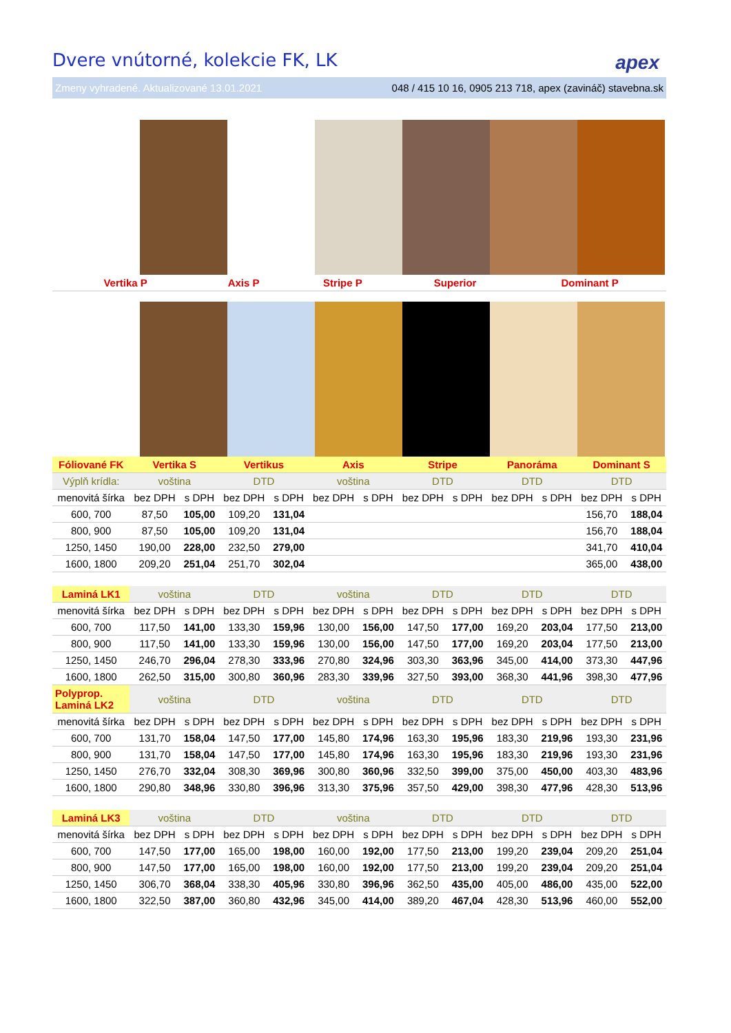Dvere vnútorné, kolekcie FK, LK
apex
Zmeny vyhradené. Aktualizované 13.01.2021 048 / 415 10 16, 0905 213 718, apex (zavináč) stavebna.sk
| | Vertika P | | Axis P | Stripe P | Superior | Dominant P |
| Fóliované FK | Vertika S | | Vertikus | | Axis | | Stripe | | Panoráma | | Dominant S | |
| Výplň krídla: | voština | | DTD | | voština | | DTD | | DTD | | DTD | |
| menovitá šírka | bez DPH | s DPH | bez DPH | s DPH | bez DPH | s DPH | bez DPH | s DPH | bez DPH | s DPH | bez DPH | s DPH |
| 600, 700 | 87,50 | 105,00 | 109,20 | 131,04 | | | | | | | 156,70 | 188,04 |
| 800, 900 | 87,50 | 105,00 | 109,20 | 131,04 | | | | | | | 156,70 | 188,04 |
| 1250, 1450 | 190,00 | 228,00 | 232,50 | 279,00 | | | | | | | 341,70 | 410,04 |
| 1600, 1800 | 209,20 | 251,04 | 251,70 | 302,04 | | | | | | | 365,00 | 438,00 |
| Laminá LK1 | voština | | DTD | | voština | | DTD | | DTD | | DTD | |
| menovitá šírka | bez DPH | s DPH | bez DPH | s DPH | bez DPH | s DPH | bez DPH | s DPH | bez DPH | s DPH | bez DPH | s DPH |
| 600, 700 | 117,50 | 141,00 | 133,30 | 159,96 | 130,00 | 156,00 | 147,50 | 177,00 | 169,20 | 203,04 | 177,50 | 213,00 |
| 800, 900 | 117,50 | 141,00 | 133,30 | 159,96 | 130,00 | 156,00 | 147,50 | 177,00 | 169,20 | 203,04 | 177,50 | 213,00 |
| 1250, 1450 | 246,70 | 296,04 | 278,30 | 333,96 | 270,80 | 324,96 | 303,30 | 363,96 | 345,00 | 414,00 | 373,30 | 447,96 |
| 1600, 1800 | 262,50 | 315,00 | 300,80 | 360,96 | 283,30 | 339,96 | 327,50 | 393,00 | 368,30 | 441,96 | 398,30 | 477,96 |
| Polyprop. Laminá LK2 | voština | | DTD | | voština | | DTD | | DTD | | DTD | |
| menovitá šírka | bez DPH | s DPH | bez DPH | s DPH | bez DPH | s DPH | bez DPH | s DPH | bez DPH | s DPH | bez DPH | s DPH |
| 600, 700 | 131,70 | 158,04 | 147,50 | 177,00 | 145,80 | 174,96 | 163,30 | 195,96 | 183,30 | 219,96 | 193,30 | 231,96 |
| 800, 900 | 131,70 | 158,04 | 147,50 | 177,00 | 145,80 | 174,96 | 163,30 | 195,96 | 183,30 | 219,96 | 193,30 | 231,96 |
| 1250, 1450 | 276,70 | 332,04 | 308,30 | 369,96 | 300,80 | 360,96 | 332,50 | 399,00 | 375,00 | 450,00 | 403,30 | 483,96 |
| 1600, 1800 | 290,80 | 348,96 | 330,80 | 396,96 | 313,30 | 375,96 | 357,50 | 429,00 | 398,30 | 477,96 | 428,30 | 513,96 |
| Laminá LK3 | voština | | DTD | | voština | | DTD | | DTD | | DTD | |
| menovitá šírka | bez DPH | s DPH | bez DPH | s DPH | bez DPH | s DPH | bez DPH | s DPH | bez DPH | s DPH | bez DPH | s DPH |
| 600, 700 | 147,50 | 177,00 | 165,00 | 198,00 | 160,00 | 192,00 | 177,50 | 213,00 | 199,20 | 239,04 | 209,20 | 251,04 |
| 800, 900 | 147,50 | 177,00 | 165,00 | 198,00 | 160,00 | 192,00 | 177,50 | 213,00 | 199,20 | 239,04 | 209,20 | 251,04 |
| 1250, 1450 | 306,70 | 368,04 | 338,30 | 405,96 | 330,80 | 396,96 | 362,50 | 435,00 | 405,00 | 486,00 | 435,00 | 522,00 |
| 1600, 1800 | 322,50 | 387,00 | 360,80 | 432,96 | 345,00 | 414,00 | 389,20 | 467,04 | 428,30 | 513,96 | 460,00 | 552,00 |